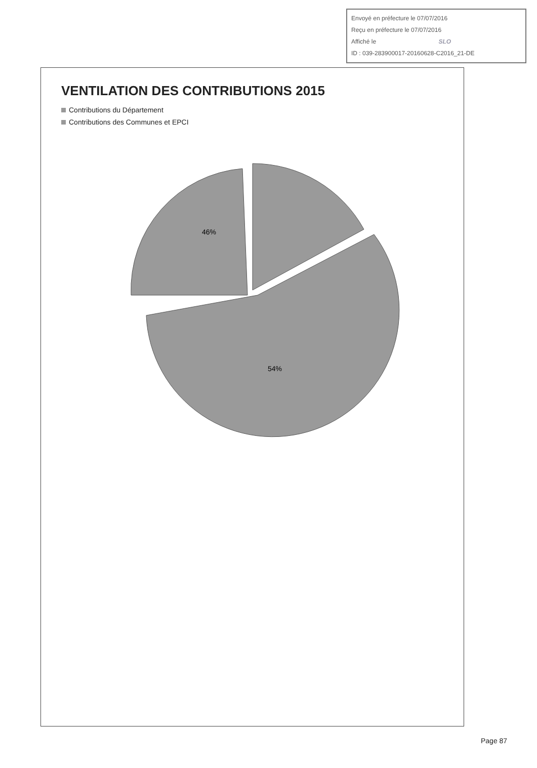Envoyé en préfecture le 07/07/2016
Reçu en préfecture le 07/07/2016
Affiché le SLO
ID : 039-283900017-20160628-C2016_21-DE
VENTILATION DES CONTRIBUTIONS 2015
Contributions du Département
Contributions des Communes et EPCI
46%
54%
Page 87